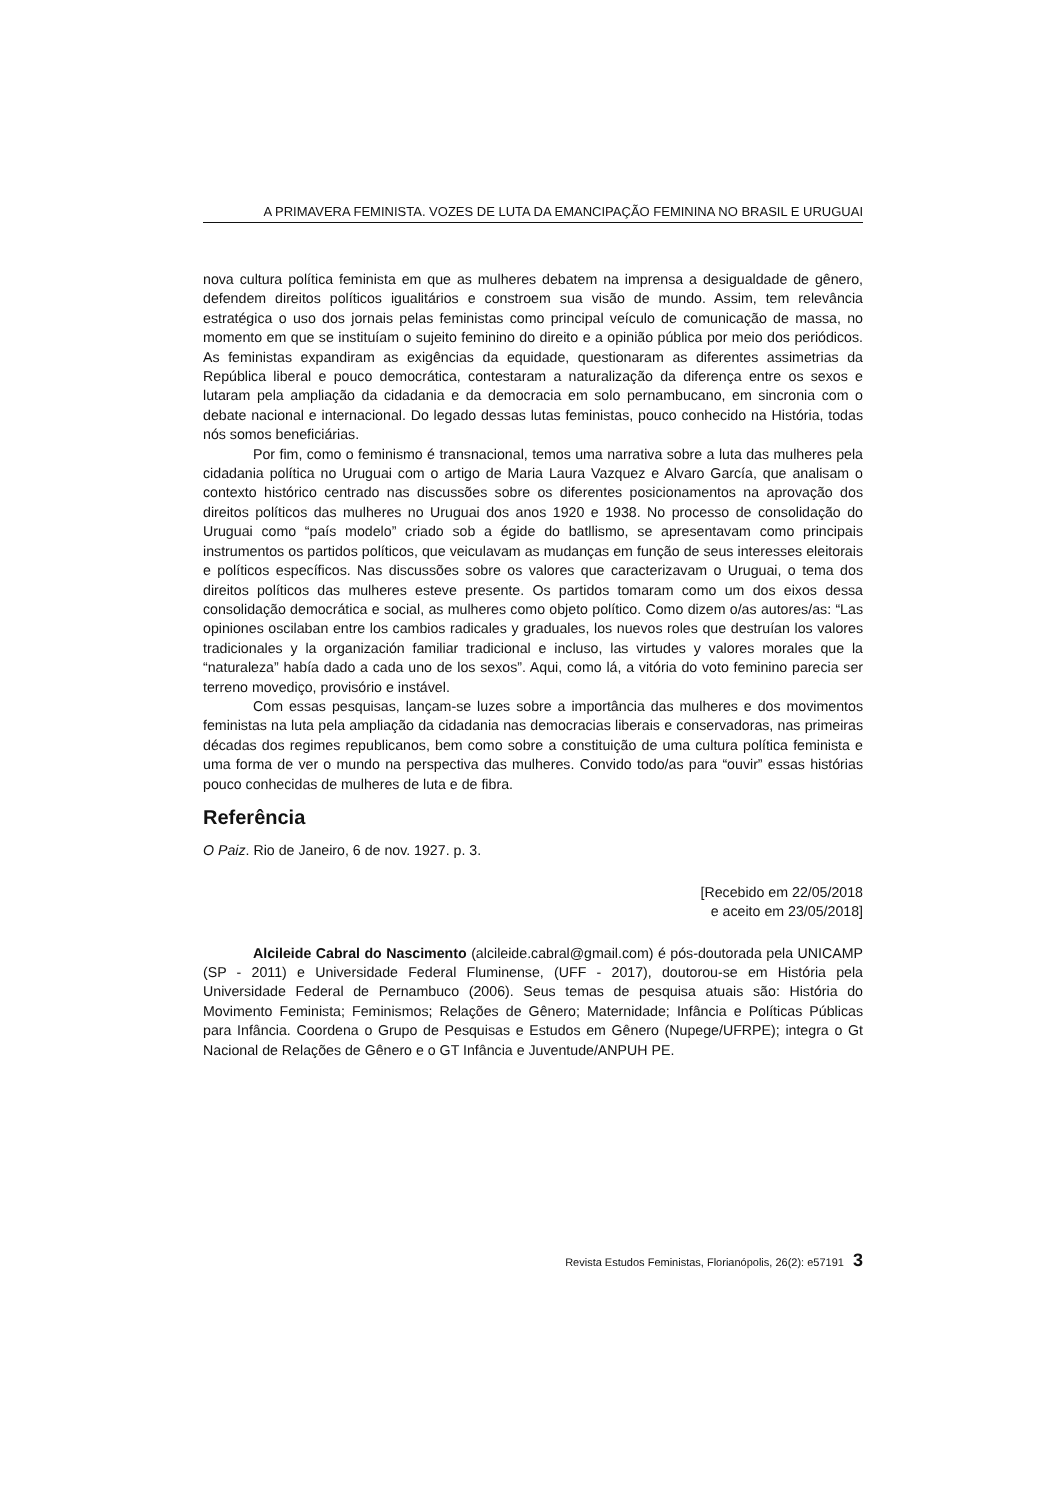A PRIMAVERA FEMINISTA. VOZES DE LUTA DA EMANCIPAÇÃO FEMININA NO BRASIL E URUGUAI
nova cultura política feminista em que as mulheres debatem na imprensa a desigualdade de gênero, defendem direitos políticos igualitários e constroem sua visão de mundo. Assim, tem relevância estratégica o uso dos jornais pelas feministas como principal veículo de comunicação de massa, no momento em que se instituíam o sujeito feminino do direito e a opinião pública por meio dos periódicos. As feministas expandiram as exigências da equidade, questionaram as diferentes assimetrias da República liberal e pouco democrática, contestaram a naturalização da diferença entre os sexos e lutaram pela ampliação da cidadania e da democracia em solo pernambucano, em sincronia com o debate nacional e internacional. Do legado dessas lutas feministas, pouco conhecido na História, todas nós somos beneficiárias.
Por fim, como o feminismo é transnacional, temos uma narrativa sobre a luta das mulheres pela cidadania política no Uruguai com o artigo de Maria Laura Vazquez e Alvaro García, que analisam o contexto histórico centrado nas discussões sobre os diferentes posicionamentos na aprovação dos direitos políticos das mulheres no Uruguai dos anos 1920 e 1938. No processo de consolidação do Uruguai como “país modelo” criado sob a égide do batllismo, se apresentavam como principais instrumentos os partidos políticos, que veiculavam as mudanças em função de seus interesses eleitorais e políticos específicos. Nas discussões sobre os valores que caracterizavam o Uruguai, o tema dos direitos políticos das mulheres esteve presente. Os partidos tomaram como um dos eixos dessa consolidação democrática e social, as mulheres como objeto político. Como dizem o/as autores/as: “Las opiniones oscilaban entre los cambios radicales y graduales, los nuevos roles que destruían los valores tradicionales y la organización familiar tradicional e incluso, las virtudes y valores morales que la “naturaleza” había dado a cada uno de los sexos”. Aqui, como lá, a vitória do voto feminino parecia ser terreno movediço, provisório e instável.
Com essas pesquisas, lançam-se luzes sobre a importância das mulheres e dos movimentos feministas na luta pela ampliação da cidadania nas democracias liberais e conservadoras, nas primeiras décadas dos regimes republicanos, bem como sobre a constituição de uma cultura política feminista e uma forma de ver o mundo na perspectiva das mulheres. Convido todo/as para “ouvir” essas histórias pouco conhecidas de mulheres de luta e de fibra.
Referência
O Paiz. Rio de Janeiro, 6 de nov. 1927. p. 3.
[Recebido em 22/05/2018
e aceito em 23/05/2018]
Alcileide Cabral do Nascimento (alcileide.cabral@gmail.com) é pós-doutorada pela UNICAMP (SP - 2011) e Universidade Federal Fluminense, (UFF - 2017), doutorou-se em História pela Universidade Federal de Pernambuco (2006). Seus temas de pesquisa atuais são: História do Movimento Feminista; Feminismos; Relações de Gênero; Maternidade; Infância e Políticas Públicas para Infância. Coordena o Grupo de Pesquisas e Estudos em Gênero (Nupege/UFRPE); integra o Gt Nacional de Relações de Gênero e o GT Infância e Juventude/ANPUH PE.
Revista Estudos Feministas, Florianópolis, 26(2): e57191 3